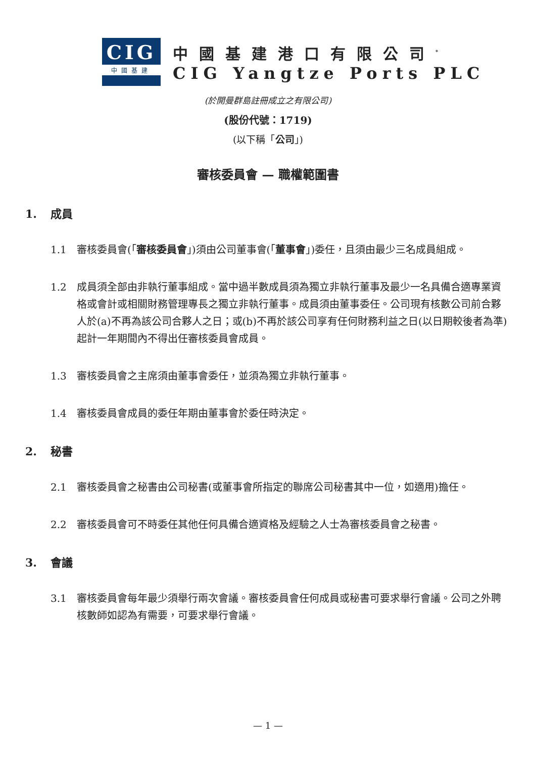CIG
中國基建
中國基建港口有限公司<sup>*</sup>
CIG Yangtze Ports PLC
(於開曼群島註冊成立之有限公司)
(股份代號：1719)
(以下稱「公司」)
審核委員會 — 職權範圍書
1. 成員
1.1 審核委員會(「審核委員會」)須由公司董事會(「董事會」)委任，且須由最少三名成員組成。
1.2 成員須全部由非執行董事組成。當中過半數成員須為獨立非執行董事及最少一名具備合適專業資格或會計或相關財務管理專長之獨立非執行董事。成員須由董事委任。公司現有核數公司前合夥人於(a)不再為該公司合夥人之日；或(b)不再於該公司享有任何財務利益之日(以日期較後者為準)起計一年期間內不得出任審核委員會成員。
1.3 審核委員會之主席須由董事會委任，並須為獨立非執行董事。
1.4 審核委員會成員的委任年期由董事會於委任時決定。
2. 秘書
2.1 審核委員會之秘書由公司秘書(或董事會所指定的聯席公司秘書其中一位，如適用)擔任。
2.2 審核委員會可不時委任其他任何具備合適資格及經驗之人士為審核委員會之秘書。
3. 會議
3.1 審核委員會每年最少須舉行兩次會議。審核委員會任何成員或秘書可要求舉行會議。公司之外聘核數師如認為有需要，可要求舉行會議。
— 1 —